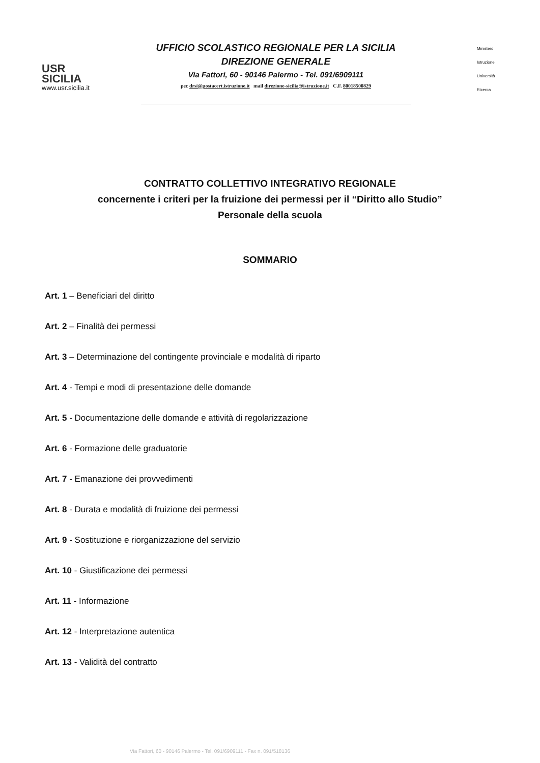USR
SICILIA
www.usr.sicilia.it
UFFICIO SCOLASTICO REGIONALE PER LA SICILIA
DIREZIONE GENERALE
Via Fattori, 60 - 90146 Palermo - Tel. 091/6909111
pec drsi@postacert.istruzione.it mail direzione-sicilia@istruzione.it C.F. 80018500829
Ministero
Istruzione
Università
Ricerca
CONTRATTO COLLETTIVO INTEGRATIVO REGIONALE
concernente i criteri per la fruizione dei permessi per il “Diritto allo Studio”
Personale della scuola
SOMMARIO
Art. 1 – Beneficiari del diritto
Art. 2 – Finalità dei permessi
Art. 3 – Determinazione del contingente provinciale e modalità di riparto
Art. 4 - Tempi e modi di presentazione delle domande
Art. 5 - Documentazione delle domande e attività di regolarizzazione
Art. 6 - Formazione delle graduatorie
Art. 7 - Emanazione dei provvedimenti
Art. 8 - Durata e modalità di fruizione dei permessi
Art. 9 - Sostituzione e riorganizzazione del servizio
Art. 10 - Giustificazione dei permessi
Art. 11 - Informazione
Art. 12 - Interpretazione autentica
Art. 13 - Validità del contratto
Via Fattori, 60 - 90146 Palermo - Tel. 091/6909111 - Fax n. 091/518136